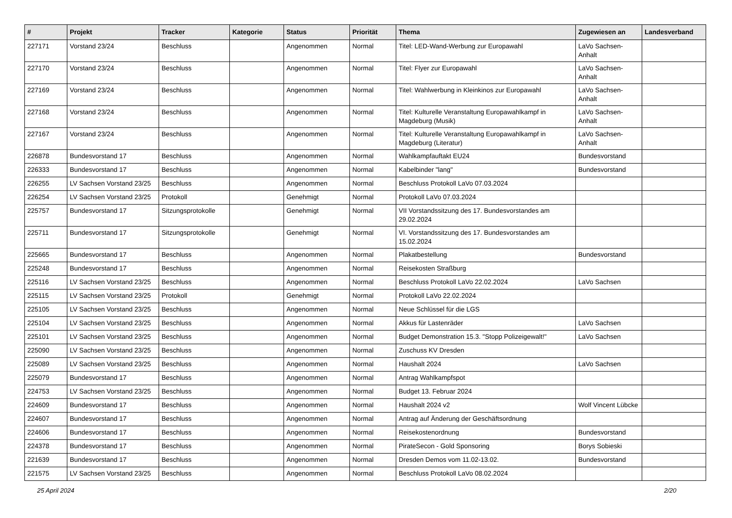| # | Projekt | Tracker | Kategorie | Status | Priorität | Thema | Zugewiesen an | Landesverband |
| --- | --- | --- | --- | --- | --- | --- | --- | --- |
| 227171 | Vorstand 23/24 | Beschluss | | Angenommen | Normal | Titel: LED-Wand-Werbung zur Europawahl | LaVo Sachsen-Anhalt | |
| 227170 | Vorstand 23/24 | Beschluss | | Angenommen | Normal | Titel: Flyer zur Europawahl | LaVo Sachsen-Anhalt | |
| 227169 | Vorstand 23/24 | Beschluss | | Angenommen | Normal | Titel: Wahlwerbung in Kleinkinos zur Europawahl | LaVo Sachsen-Anhalt | |
| 227168 | Vorstand 23/24 | Beschluss | | Angenommen | Normal | Titel: Kulturelle Veranstaltung Europawahlkampf in Magdeburg (Musik) | LaVo Sachsen-Anhalt | |
| 227167 | Vorstand 23/24 | Beschluss | | Angenommen | Normal | Titel: Kulturelle Veranstaltung Europawahlkampf in Magdeburg (Literatur) | LaVo Sachsen-Anhalt | |
| 226878 | Bundesvorstand 17 | Beschluss | | Angenommen | Normal | Wahlkampfauftakt EU24 | Bundesvorstand | |
| 226333 | Bundesvorstand 17 | Beschluss | | Angenommen | Normal | Kabelbinder "lang" | Bundesvorstand | |
| 226255 | LV Sachsen Vorstand 23/25 | Beschluss | | Angenommen | Normal | Beschluss Protokoll LaVo 07.03.2024 | | |
| 226254 | LV Sachsen Vorstand 23/25 | Protokoll | | Genehmigt | Normal | Protokoll LaVo 07.03.2024 | | |
| 225757 | Bundesvorstand 17 | Sitzungsprotokolle | | Genehmigt | Normal | VII Vorstandssitzung des 17. Bundesvorstandes am 29.02.2024 | | |
| 225711 | Bundesvorstand 17 | Sitzungsprotokolle | | Genehmigt | Normal | VI. Vorstandssitzung des 17. Bundesvorstandes am 15.02.2024 | | |
| 225665 | Bundesvorstand 17 | Beschluss | | Angenommen | Normal | Plakatbestellung | Bundesvorstand | |
| 225248 | Bundesvorstand 17 | Beschluss | | Angenommen | Normal | Reisekosten Straßburg | | |
| 225116 | LV Sachsen Vorstand 23/25 | Beschluss | | Angenommen | Normal | Beschluss Protokoll LaVo 22.02.2024 | LaVo Sachsen | |
| 225115 | LV Sachsen Vorstand 23/25 | Protokoll | | Genehmigt | Normal | Protokoll LaVo 22.02.2024 | | |
| 225105 | LV Sachsen Vorstand 23/25 | Beschluss | | Angenommen | Normal | Neue Schlüssel für die LGS | | |
| 225104 | LV Sachsen Vorstand 23/25 | Beschluss | | Angenommen | Normal | Akkus für Lastenräder | LaVo Sachsen | |
| 225101 | LV Sachsen Vorstand 23/25 | Beschluss | | Angenommen | Normal | Budget Demonstration 15.3. "Stopp Polizeigewalt!" | LaVo Sachsen | |
| 225090 | LV Sachsen Vorstand 23/25 | Beschluss | | Angenommen | Normal | Zuschuss KV Dresden | | |
| 225089 | LV Sachsen Vorstand 23/25 | Beschluss | | Angenommen | Normal | Haushalt 2024 | LaVo Sachsen | |
| 225079 | Bundesvorstand 17 | Beschluss | | Angenommen | Normal | Antrag Wahlkampfspot | | |
| 224753 | LV Sachsen Vorstand 23/25 | Beschluss | | Angenommen | Normal | Budget 13. Februar 2024 | | |
| 224609 | Bundesvorstand 17 | Beschluss | | Angenommen | Normal | Haushalt 2024 v2 | Wolf Vincent Lübcke | |
| 224607 | Bundesvorstand 17 | Beschluss | | Angenommen | Normal | Antrag auf Änderung der Geschäftsordnung | | |
| 224606 | Bundesvorstand 17 | Beschluss | | Angenommen | Normal | Reisekostenordnung | Bundesvorstand | |
| 224378 | Bundesvorstand 17 | Beschluss | | Angenommen | Normal | PirateSecon - Gold Sponsoring | Borys Sobieski | |
| 221639 | Bundesvorstand 17 | Beschluss | | Angenommen | Normal | Dresden Demos vom 11.02-13.02. | Bundesvorstand | |
| 221575 | LV Sachsen Vorstand 23/25 | Beschluss | | Angenommen | Normal | Beschluss Protokoll LaVo 08.02.2024 | | |
25 April 2024 2/20